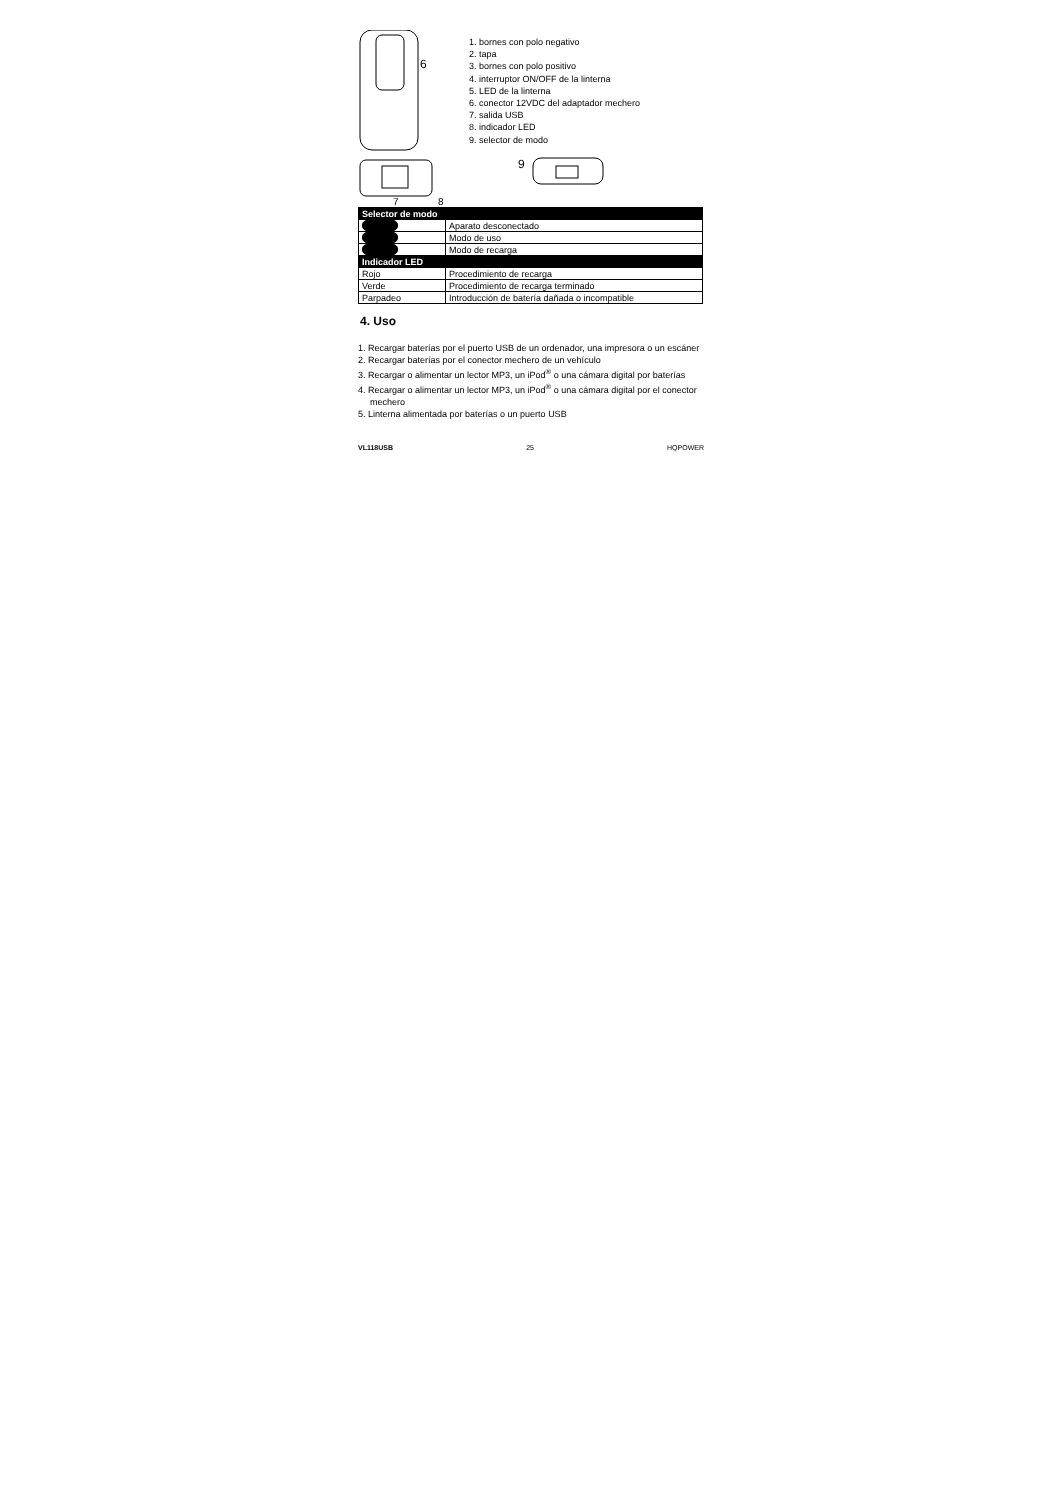6
7
8
1. bornes con polo negativo
2. tapa
3. bornes con polo positivo
4. interruptor ON/OFF de la linterna
5. LED de la linterna
6. conector 12VDC del adaptador mechero
7. salida USB
8. indicador LED
9. selector de modo
9
| Selector de modo | |
| --- | --- |
| | Aparato desconectado |
| | Modo de uso |
| | Modo de recarga |
| Indicador LED | |
| Rojo | Procedimiento de recarga |
| Verde | Procedimiento de recarga terminado |
| Parpadeo | Introducción de batería dañada o incompatible |
4. Uso
1. Recargar baterías por el puerto USB de un ordenador, una impresora o un escáner
2. Recargar baterías por el conector mechero de un vehículo
3. Recargar o alimentar un lector MP3, un iPod<sup>®</sup> o una cámara digital por baterías
4. Recargar o alimentar un lector MP3, un iPod<sup>®</sup> o una cámara digital por el conector mechero
5. Linterna alimentada por baterías o un puerto USB
VL118USB 25 HQPOWER